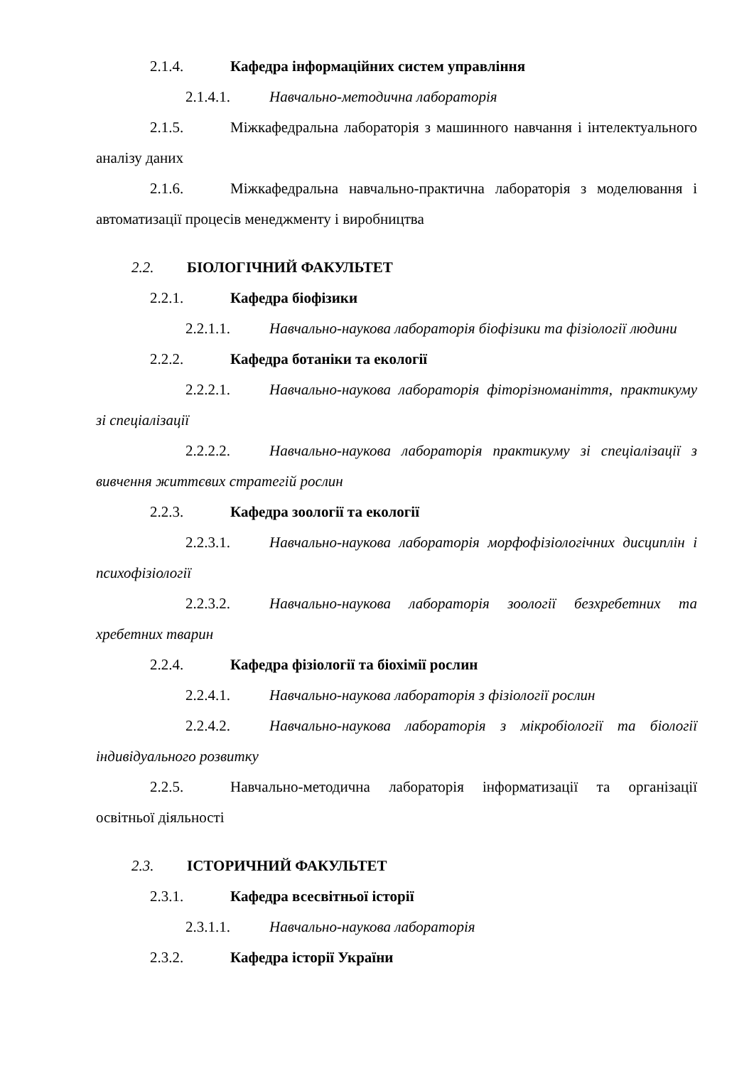2.1.4. Кафедра інформаційних систем управління
2.1.4.1. Навчально-методична лабораторія
2.1.5. Міжкафедральна лабораторія з машинного навчання і інтелектуального аналізу даних
2.1.6. Міжкафедральна навчально-практична лабораторія з моделювання і автоматизації процесів менеджменту і виробництва
2.2. БІОЛОГІЧНИЙ ФАКУЛЬТЕТ
2.2.1. Кафедра біофізики
2.2.1.1. Навчально-наукова лабораторія біофізики та фізіології людини
2.2.2. Кафедра ботаніки та екології
2.2.2.1. Навчально-наукова лабораторія фіторізноманіття, практикуму зі спеціалізації
2.2.2.2. Навчально-наукова лабораторія практикуму зі спеціалізації з вивчення життєвих стратегій рослин
2.2.3. Кафедра зоології та екології
2.2.3.1. Навчально-наукова лабораторія морфофізіологічних дисциплін і психофізіології
2.2.3.2. Навчально-наукова лабораторія зоології безхребетних та хребетних тварин
2.2.4. Кафедра фізіології та біохімії рослин
2.2.4.1. Навчально-наукова лабораторія з фізіології рослин
2.2.4.2. Навчально-наукова лабораторія з мікробіології та біології індивідуального розвитку
2.2.5. Навчально-методична лабораторія інформатизації та організації освітньої діяльності
2.3. ІСТОРИЧНИЙ ФАКУЛЬТЕТ
2.3.1. Кафедра всесвітньої історії
2.3.1.1. Навчально-наукова лабораторія
2.3.2. Кафедра історії України